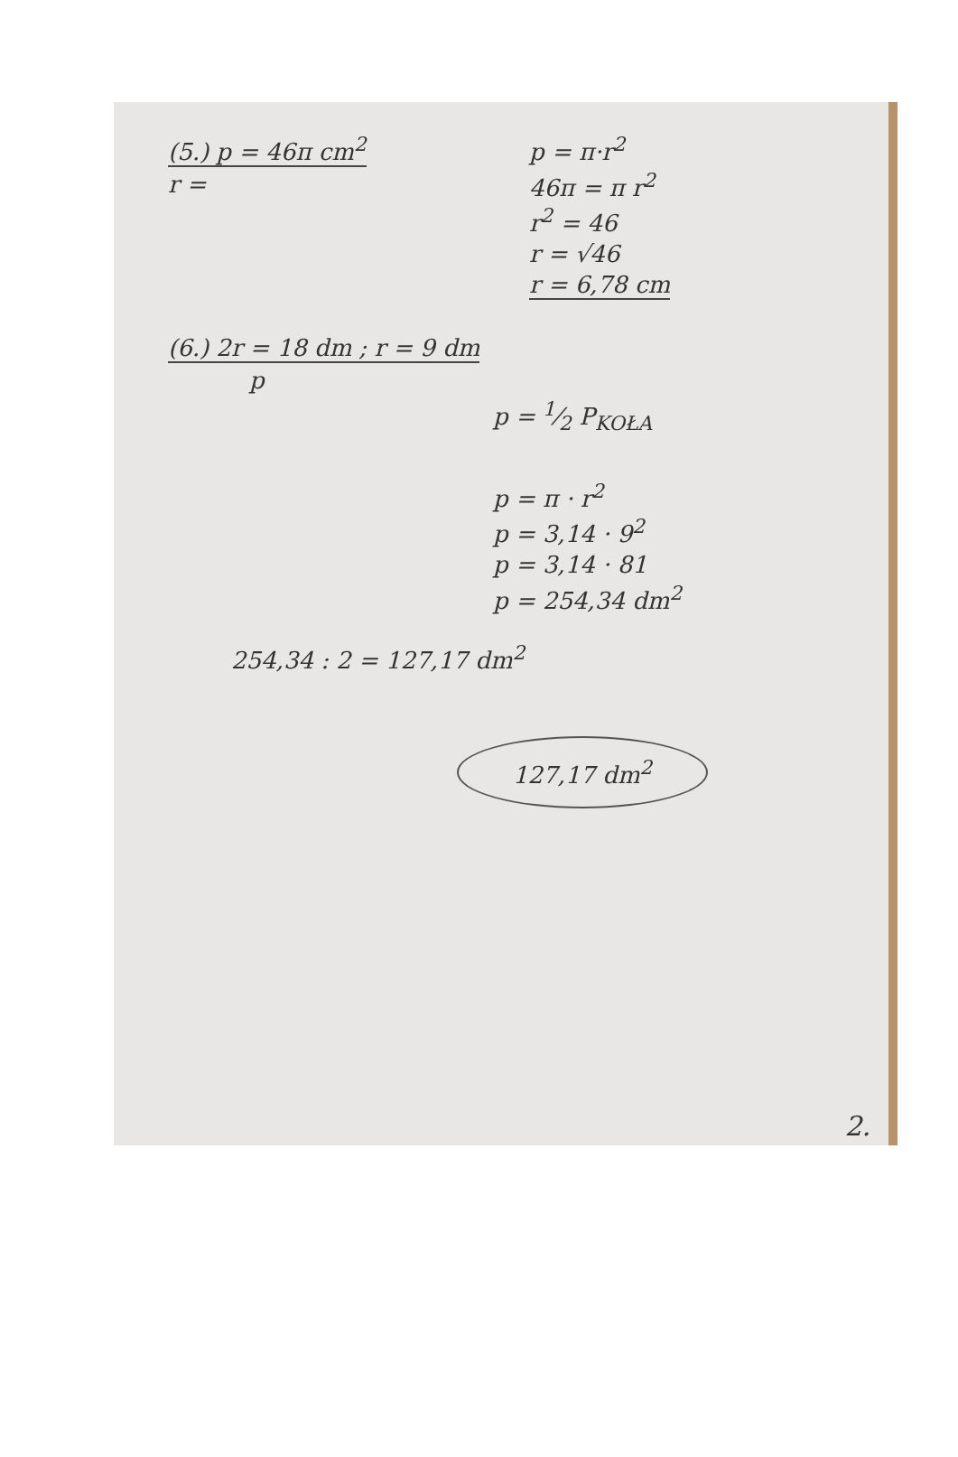(5.) p = 46π cm<sup>2</sup>
r =
p = π·r<sup>2</sup>
46π = π r<sup>2</sup>
r<sup>2</sup> = 46
r = √46
r = 6,78 cm
(6.) 2r = 18 dm ; r = 9 dm
p
p = 1⁄2 P<sub>KOŁA</sub>
p = π · r<sup>2</sup>
p = 3,14 · 9<sup>2</sup>
p = 3,14 · 81
p = 254,34 dm<sup>2</sup>
254,34 : 2 = 127,17 dm<sup>2</sup>
127,17 dm<sup>2</sup>
2.